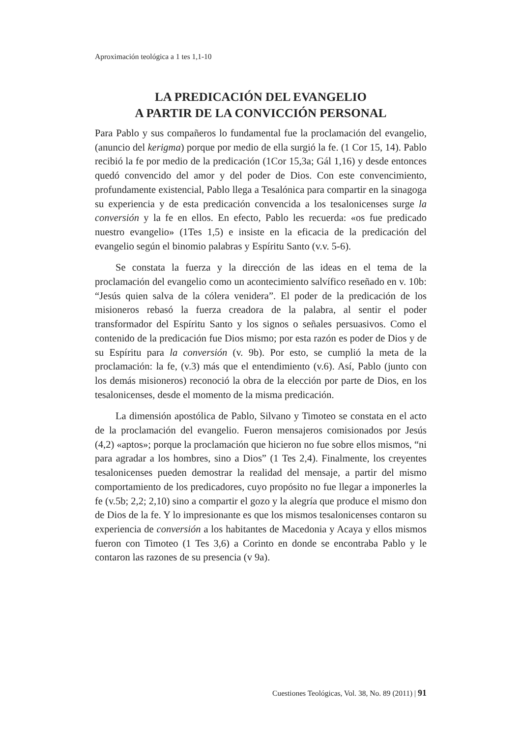Aproximación teológica a 1 tes 1,1-10
LA PREDICACIÓN DEL EVANGELIO
A PARTIR DE LA CONVICCIÓN PERSONAL
Para Pablo y sus compañeros lo fundamental fue la proclamación del evangelio, (anuncio del kerigma) porque por medio de ella surgió la fe. (1 Cor 15, 14). Pablo recibió la fe por medio de la predicación (1Cor 15,3a; Gál 1,16) y desde entonces quedó convencido del amor y del poder de Dios. Con este convencimiento, profundamente existencial, Pablo llega a Tesalónica para compartir en la sinagoga su experiencia y de esta predicación convencida a los tesalonicenses surge la conversión y la fe en ellos. En efecto, Pablo les recuerda: «os fue predicado nuestro evangelio» (1Tes 1,5) e insiste en la eficacia de la predicación del evangelio según el binomio palabras y Espíritu Santo (v.v. 5-6).
Se constata la fuerza y la dirección de las ideas en el tema de la proclamación del evangelio como un acontecimiento salvífico reseñado en v. 10b: “Jesús quien salva de la cólera venidera”. El poder de la predicación de los misioneros rebasó la fuerza creadora de la palabra, al sentir el poder transformador del Espíritu Santo y los signos o señales persuasivos. Como el contenido de la predicación fue Dios mismo; por esta razón es poder de Dios y de su Espíritu para la conversión (v. 9b). Por esto, se cumplió la meta de la proclamación: la fe, (v.3) más que el entendimiento (v.6). Así, Pablo (junto con los demás misioneros) reconoció la obra de la elección por parte de Dios, en los tesalonicenses, desde el momento de la misma predicación.
La dimensión apostólica de Pablo, Silvano y Timoteo se constata en el acto de la proclamación del evangelio. Fueron mensajeros comisionados por Jesús (4,2) «aptos»; porque la proclamación que hicieron no fue sobre ellos mismos, “ni para agradar a los hombres, sino a Dios” (1 Tes 2,4). Finalmente, los creyentes tesalonicenses pueden demostrar la realidad del mensaje, a partir del mismo comportamiento de los predicadores, cuyo propósito no fue llegar a imponerles la fe (v.5b; 2,2; 2,10) sino a compartir el gozo y la alegría que produce el mismo don de Dios de la fe. Y lo impresionante es que los mismos tesalonicenses contaron su experiencia de conversión a los habitantes de Macedonia y Acaya y ellos mismos fueron con Timoteo (1 Tes 3,6) a Corinto en donde se encontraba Pablo y le contaron las razones de su presencia (v 9a).
Cuestiones Teológicas, Vol. 38, No. 89 (2011) | 91